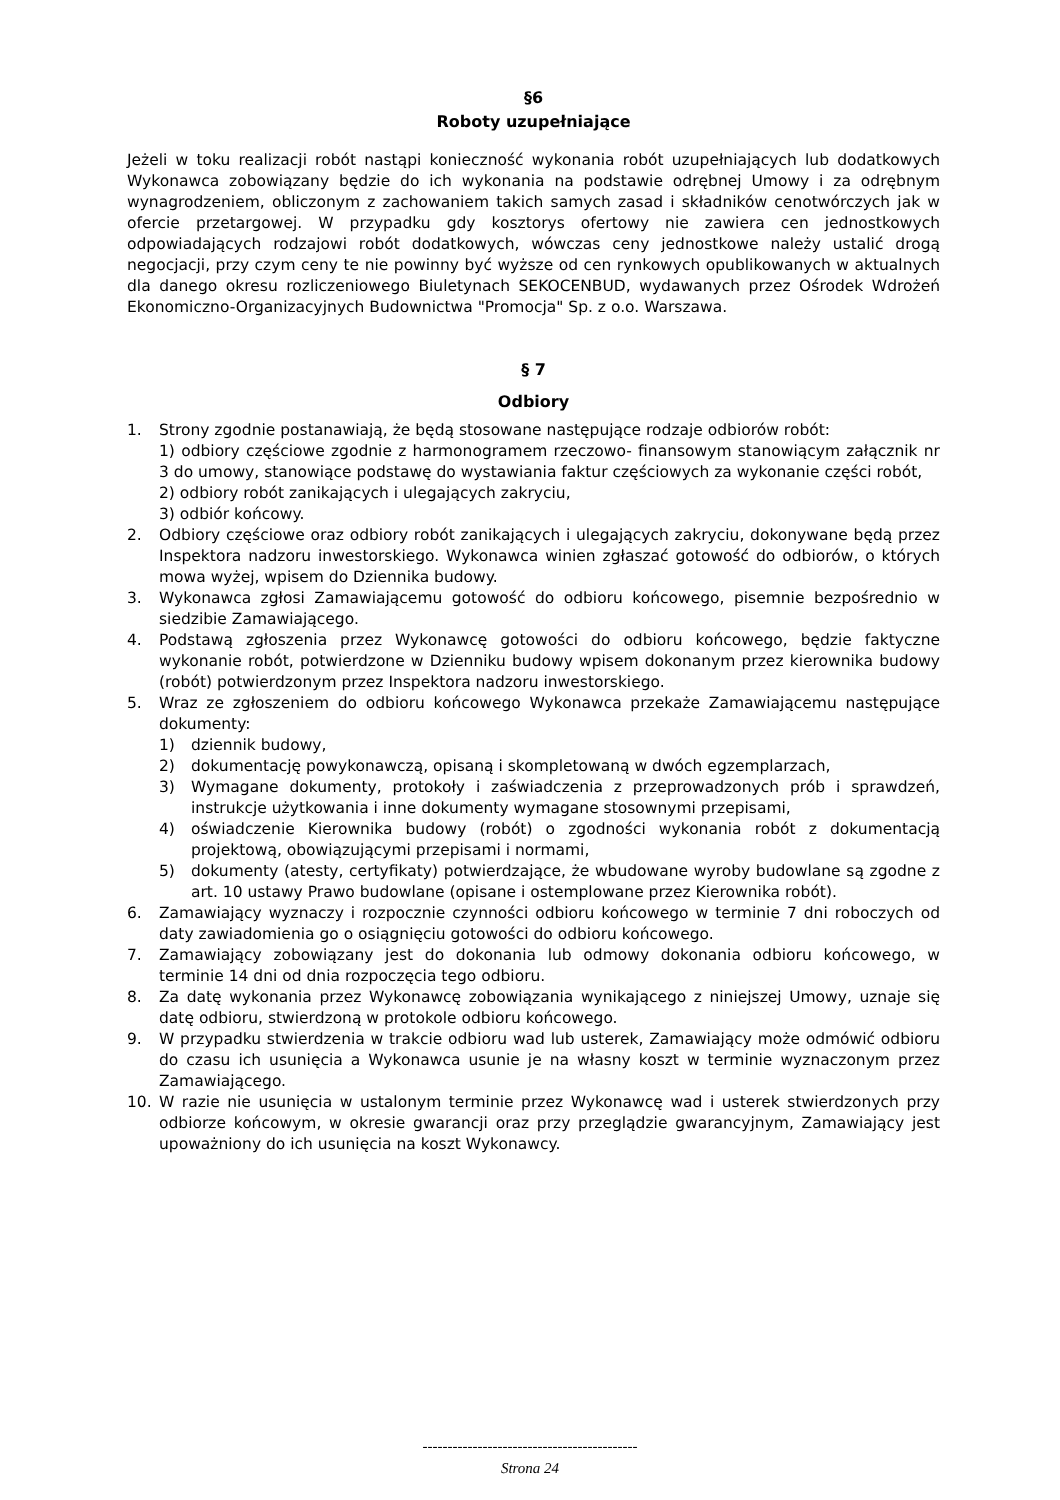§6
Roboty uzupełniające
Jeżeli w toku realizacji robót nastąpi konieczność wykonania robót uzupełniających lub dodatkowych Wykonawca zobowiązany będzie do ich wykonania na podstawie odrębnej Umowy i za odrębnym wynagrodzeniem, obliczonym z zachowaniem takich samych zasad i składników cenotwórczych jak w ofercie przetargowej. W przypadku gdy kosztorys ofertowy nie zawiera cen jednostkowych odpowiadających rodzajowi robót dodatkowych, wówczas ceny jednostkowe należy ustalić drogą negocjacji, przy czym ceny te nie powinny być wyższe od cen rynkowych opublikowanych w aktualnych dla danego okresu rozliczeniowego Biuletynach SEKOCENBUD, wydawanych przez Ośrodek Wdrożeń Ekonomiczno-Organizacyjnych Budownictwa "Promocja" Sp. z o.o. Warszawa.
§ 7
Odbiory
1. Strony zgodnie postanawiają, że będą stosowane następujące rodzaje odbiorów robót:
1) odbiory częściowe zgodnie z harmonogramem rzeczowo- finansowym stanowiącym załącznik nr 3 do umowy, stanowiące podstawę do wystawiania faktur częściowych za wykonanie części robót,
2) odbiory robót zanikających i ulegających zakryciu,
3) odbiór końcowy.
2. Odbiory częściowe oraz odbiory robót zanikających i ulegających zakryciu, dokonywane będą przez Inspektora nadzoru inwestorskiego. Wykonawca winien zgłaszać gotowość do odbiorów, o których mowa wyżej, wpisem do Dziennika budowy.
3. Wykonawca zgłosi Zamawiającemu gotowość do odbioru końcowego, pisemnie bezpośrednio w siedzibie Zamawiającego.
4. Podstawą zgłoszenia przez Wykonawcę gotowości do odbioru końcowego, będzie faktyczne wykonanie robót, potwierdzone w Dzienniku budowy wpisem dokonanym przez kierownika budowy (robót) potwierdzonym przez Inspektora nadzoru inwestorskiego.
5. Wraz ze zgłoszeniem do odbioru końcowego Wykonawca przekaże Zamawiającemu następujące dokumenty:
1) dziennik budowy,
2) dokumentację powykonawczą, opisaną i skompletowaną w dwóch egzemplarzach,
3) Wymagane dokumenty, protokoły i zaświadczenia z przeprowadzonych prób i sprawdzeń, instrukcje użytkowania i inne dokumenty wymagane stosownymi przepisami,
4) oświadczenie Kierownika budowy (robót) o zgodności wykonania robót z dokumentacją projektową, obowiązującymi przepisami i normami,
5) dokumenty (atesty, certyfikaty) potwierdzające, że wbudowane wyroby budowlane są zgodne z art. 10 ustawy Prawo budowlane (opisane i ostemplowane przez Kierownika robót).
6. Zamawiający wyznaczy i rozpocznie czynności odbioru końcowego w terminie 7 dni roboczych od daty zawiadomienia go o osiągnięciu gotowości do odbioru końcowego.
7. Zamawiający zobowiązany jest do dokonania lub odmowy dokonania odbioru końcowego, w terminie 14 dni od dnia rozpoczęcia tego odbioru.
8. Za datę wykonania przez Wykonawcę zobowiązania wynikającego z niniejszej Umowy, uznaje się datę odbioru, stwierdzoną w protokole odbioru końcowego.
9. W przypadku stwierdzenia w trakcie odbioru wad lub usterek, Zamawiający może odmówić odbioru do czasu ich usunięcia a Wykonawca usunie je na własny koszt w terminie wyznaczonym przez Zamawiającego.
10. W razie nie usunięcia w ustalonym terminie przez Wykonawcę wad i usterek stwierdzonych przy odbiorze końcowym, w okresie gwarancji oraz przy przeglądzie gwarancyjnym, Zamawiający jest upoważniony do ich usunięcia na koszt Wykonawcy.
-------------------------------------------
Strona 24